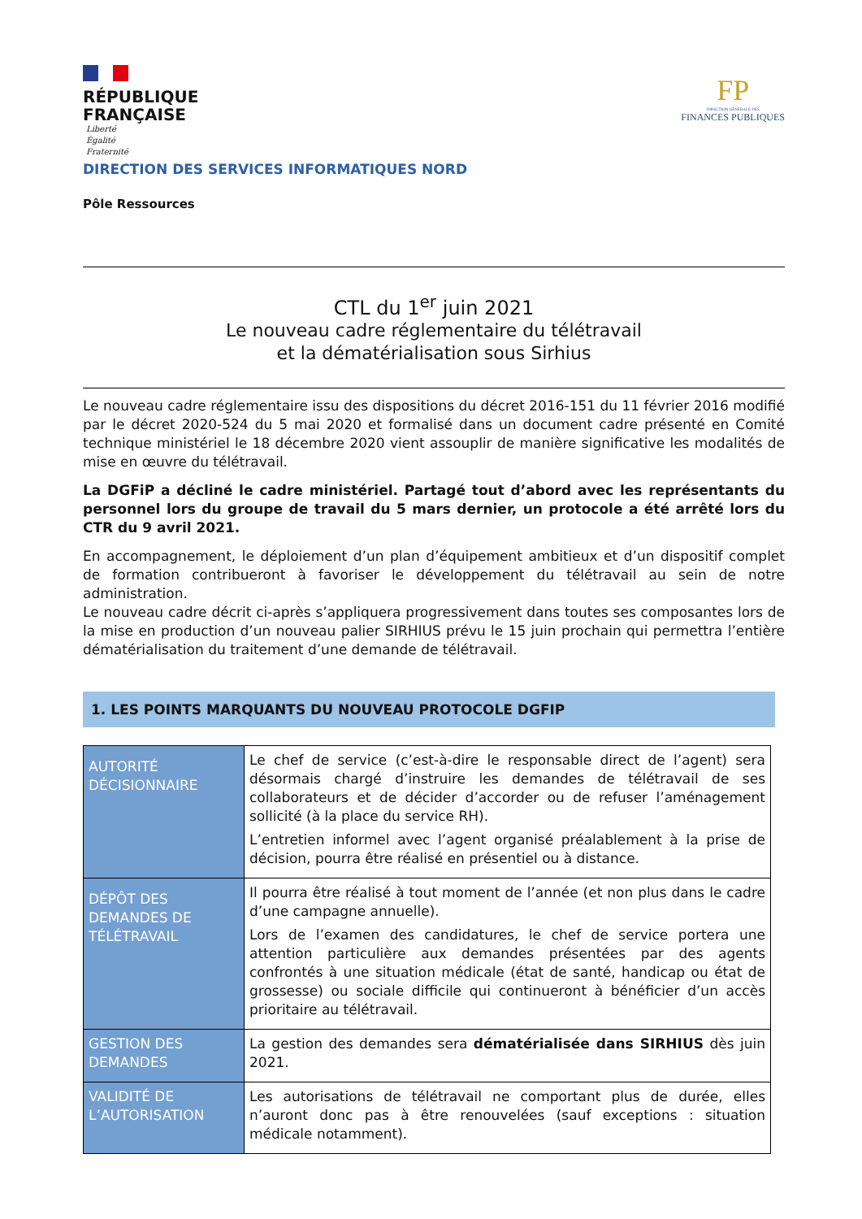RÉPUBLIQUE
FRANÇAISE
Liberté
Égalité
Fraternité
FP
DIRECTION GÉNÉRALE DES
FINANCES PUBLIQUES
DIRECTION DES SERVICES INFORMATIQUES NORD
Pôle Ressources
CTL du 1<sup>er</sup> juin 2021
Le nouveau cadre réglementaire du télétravail
et la dématérialisation sous Sirhius
Le nouveau cadre réglementaire issu des dispositions du décret 2016-151 du 11 février 2016 modifié par le décret 2020-524 du 5 mai 2020 et formalisé dans un document cadre présenté en Comité technique ministériel le 18 décembre 2020 vient assouplir de manière significative les modalités de mise en œuvre du télétravail.
La DGFiP a décliné le cadre ministériel. Partagé tout d’abord avec les représentants du personnel lors du groupe de travail du 5 mars dernier, un protocole a été arrêté lors du CTR du 9 avril 2021.
En accompagnement, le déploiement d’un plan d’équipement ambitieux et d’un dispositif complet de formation contribueront à favoriser le développement du télétravail au sein de notre administration.
Le nouveau cadre décrit ci-après s’appliquera progressivement dans toutes ses composantes lors de la mise en production d’un nouveau palier SIRHIUS prévu le 15 juin prochain qui permettra l’entière dématérialisation du traitement d’une demande de télétravail.
1. LES POINTS MARQUANTS DU NOUVEAU PROTOCOLE DGFIP
| AUTORITÉ DÉCISIONNAIRE | Le chef de service (c’est-à-dire le responsable direct de l’agent) sera désormais chargé d’instruire les demandes de télétravail de ses collaborateurs et de décider d’accorder ou de refuser l’aménagement sollicité (à la place du service RH). L’entretien informel avec l’agent organisé préalablement à la prise de décision, pourra être réalisé en présentiel ou à distance. |
| DÉPÔT DES DEMANDES DE TÉLÉTRAVAIL | Il pourra être réalisé à tout moment de l’année (et non plus dans le cadre d’une campagne annuelle). Lors de l’examen des candidatures, le chef de service portera une attention particulière aux demandes présentées par des agents confrontés à une situation médicale (état de santé, handicap ou état de grossesse) ou sociale difficile qui continueront à bénéficier d’un accès prioritaire au télétravail. |
| GESTION DES DEMANDES | La gestion des demandes sera dématérialisée dans SIRHIUS dès juin 2021. |
| VALIDITÉ DE L’AUTORISATION | Les autorisations de télétravail ne comportant plus de durée, elles n’auront donc pas à être renouvelées (sauf exceptions : situation médicale notamment). |